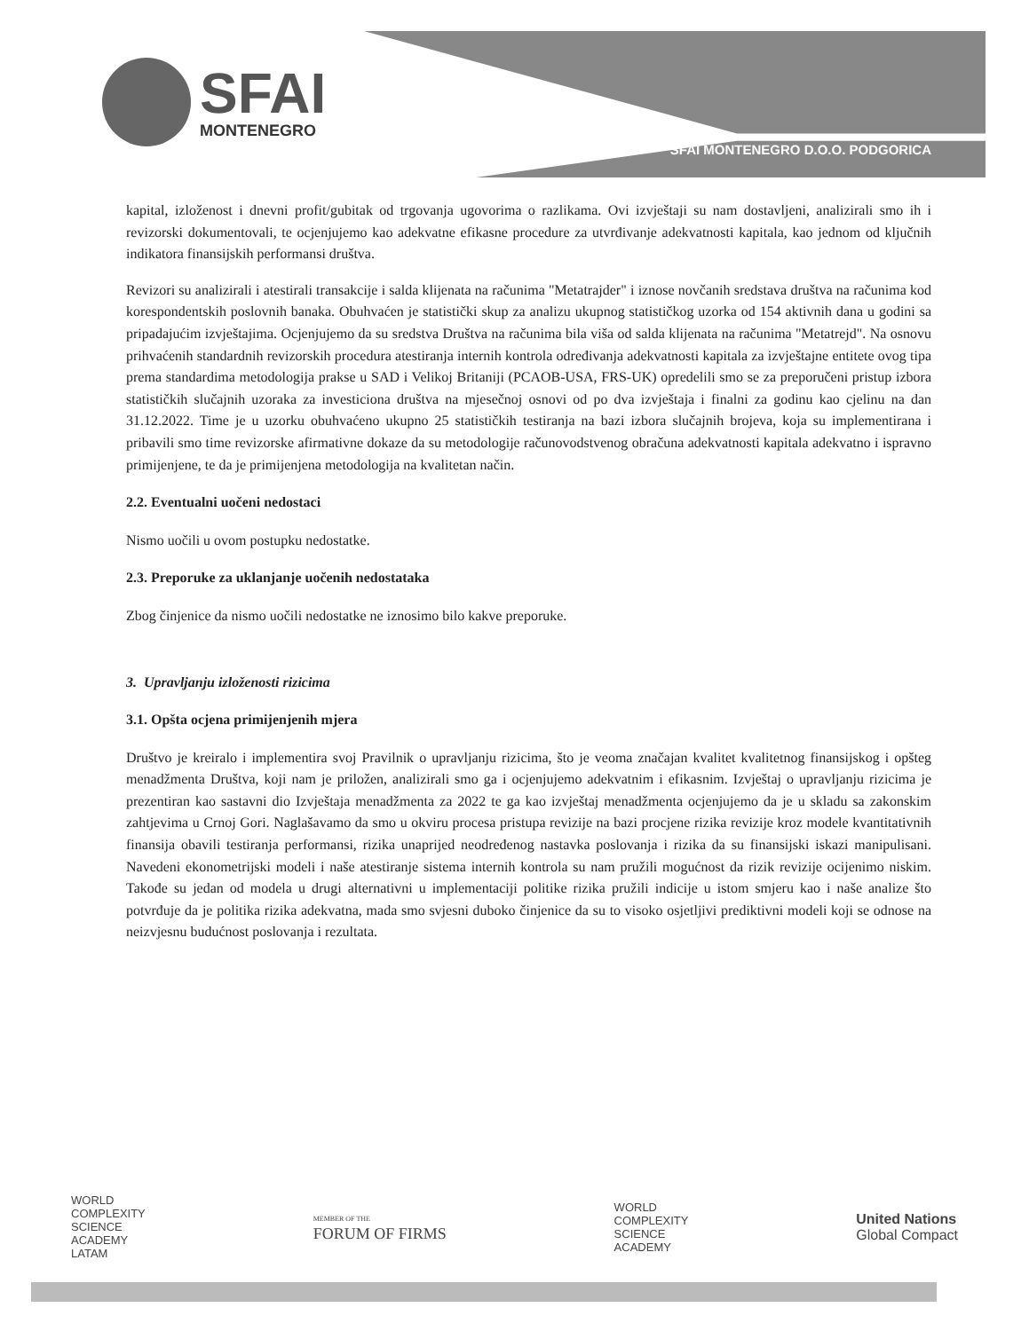SFAI
MONTENEGRO
SFAI MONTENEGRO D.O.O. PODGORICA
kapital, izloženost i dnevni profit/gubitak od trgovanja ugovorima o razlikama. Ovi izvještaji su nam dostavljeni, analizirali smo ih i revizorski dokumentovali, te ocjenjujemo kao adekvatne efikasne procedure za utvrđivanje adekvatnosti kapitala, kao jednom od ključnih indikatora finansijskih performansi društva.
Revizori su analizirali i atestirali transakcije i salda klijenata na računima "Metatrajder" i iznose novčanih sredstava društva na računima kod korespondentskih poslovnih banaka. Obuhvaćen je statistički skup za analizu ukupnog statističkog uzorka od 154 aktivnih dana u godini sa pripadajućim izvještajima. Ocjenjujemo da su sredstva Društva na računima bila viša od salda klijenata na računima "Metatrejd". Na osnovu prihvaćenih standardnih revizorskih procedura atestiranja internih kontrola određivanja adekvatnosti kapitala za izvještajne entitete ovog tipa prema standardima metodologija prakse u SAD i Velikoj Britaniji (PCAOB-USA, FRS-UK) opredelili smo se za preporučeni pristup izbora statističkih slučajnih uzoraka za investiciona društva na mjesečnoj osnovi od po dva izvještaja i finalni za godinu kao cjelinu na dan 31.12.2022. Time je u uzorku obuhvaćeno ukupno 25 statističkih testiranja na bazi izbora slučajnih brojeva, koja su implementirana i pribavili smo time revizorske afirmativne dokaze da su metodologije računovodstvenog obračuna adekvatnosti kapitala adekvatno i ispravno primijenjene, te da je primijenjena metodologija na kvalitetan način.
2.2. Eventualni uočeni nedostaci
Nismo uočili u ovom postupku nedostatke.
2.3. Preporuke za uklanjanje uočenih nedostataka
Zbog činjenice da nismo uočili nedostatke ne iznosimo bilo kakve preporuke.
3. Upravljanju izloženosti rizicima
3.1. Opšta ocjena primijenjenih mjera
Društvo je kreiralo i implementira svoj Pravilnik o upravljanju rizicima, što je veoma značajan kvalitet kvalitetnog finansijskog i opšteg menadžmenta Društva, koji nam je priložen, analizirali smo ga i ocjenjujemo adekvatnim i efikasnim. Izvještaj o upravljanju rizicima je prezentiran kao sastavni dio Izvještaja menadžmenta za 2022 te ga kao izvještaj menadžmenta ocjenjujemo da je u skladu sa zakonskim zahtjevima u Crnoj Gori. Naglašavamo da smo u okviru procesa pristupa revizije na bazi procjene rizika revizije kroz modele kvantitativnih finansija obavili testiranja performansi, rizika unaprijed neodređenog nastavka poslovanja i rizika da su finansijski iskazi manipulisani. Navedeni ekonometrijski modeli i naše atestiranje sistema internih kontrola su nam pružili mogućnost da rizik revizije ocijenimo niskim. Takođe su jedan od modela u drugi alternativni u implementaciji politike rizika pružili indicije u istom smjeru kao i naše analize što potvrđuje da je politika rizika adekvatna, mada smo svjesni duboko činjenice da su to visoko osjetljivi prediktivni modeli koji se odnose na neizvjesnu budućnost poslovanja i rezultata.
WORLD
COMPLEXITY
SCIENCE
ACADEMY
LATAM
MEMBER OF THE
FORUM OF FIRMS
WORLD
COMPLEXITY
SCIENCE
ACADEMY
United Nations
Global Compact